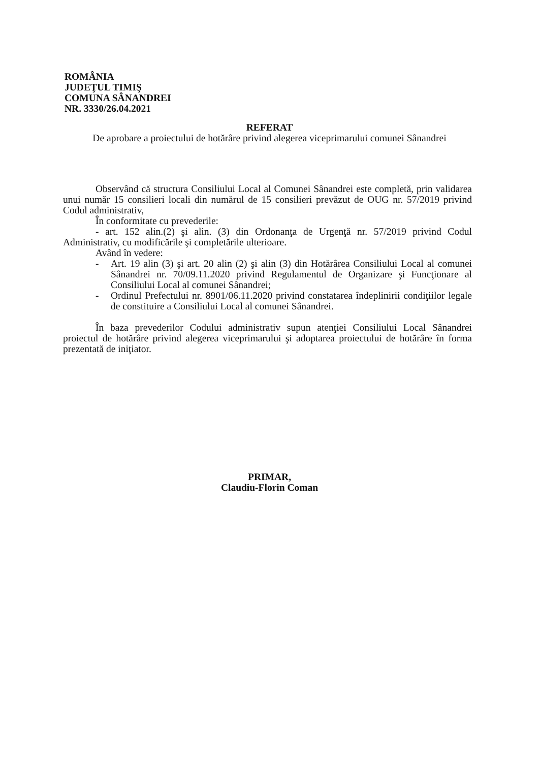ROMÂNIA
JUDEŢUL TIMIŞ
COMUNA SÂNANDREI
NR. 3330/26.04.2021
REFERAT
De aprobare a proiectului de hotărâre privind alegerea viceprimarului comunei Sânandrei
Observând că structura Consiliului Local al Comunei Sânandrei este completă, prin validarea unui număr 15 consilieri locali din numărul de 15 consilieri prevăzut de OUG nr. 57/2019 privind Codul administrativ,
În conformitate cu prevederile:
- art. 152 alin.(2) şi alin. (3) din Ordonanţa de Urgenţă nr. 57/2019 privind Codul Administrativ, cu modificările şi completările ulterioare.
Având în vedere:
- Art. 19 alin (3) şi art. 20 alin (2) şi alin (3) din Hotărârea Consiliului Local al comunei Sânandrei nr. 70/09.11.2020 privind Regulamentul de Organizare şi Funcţionare al Consiliului Local al comunei Sânandrei;
- Ordinul Prefectului nr. 8901/06.11.2020 privind constatarea îndeplinirii condiţiilor legale de constituire a Consiliului Local al comunei Sânandrei.
În baza prevederilor Codului administrativ supun atenţiei Consiliului Local Sânandrei proiectul de hotărâre privind alegerea viceprimarului şi adoptarea proiectului de hotărâre în forma prezentată de iniţiator.
PRIMAR,
Claudiu-Florin Coman